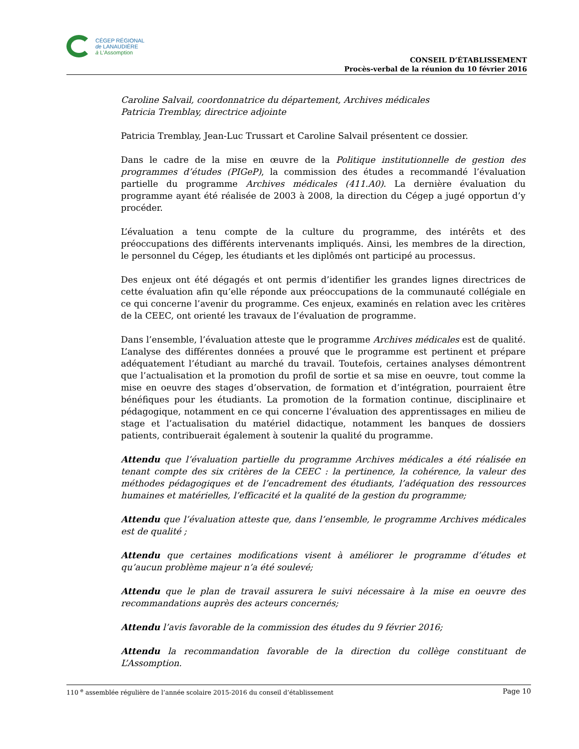CÉGEP RÉGIONAL
de LANAUDIÈRE
à L'Assomption
CONSEIL D’ÉTABLISSEMENT
Procès-verbal de la réunion du 10 février 2016
Caroline Salvail, coordonnatrice du département, Archives médicales
Patricia Tremblay, directrice adjointe
Patricia Tremblay, Jean-Luc Trussart et Caroline Salvail présentent ce dossier.
Dans le cadre de la mise en œuvre de la Politique institutionnelle de gestion des programmes d’études (PIGeP), la commission des études a recommandé l’évaluation partielle du programme Archives médicales (411.A0). La dernière évaluation du programme ayant été réalisée de 2003 à 2008, la direction du Cégep a jugé opportun d’y procéder.
L’évaluation a tenu compte de la culture du programme, des intérêts et des préoccupations des différents intervenants impliqués. Ainsi, les membres de la direction, le personnel du Cégep, les étudiants et les diplômés ont participé au processus.
Des enjeux ont été dégagés et ont permis d’identifier les grandes lignes directrices de cette évaluation afin qu’elle réponde aux préoccupations de la communauté collégiale en ce qui concerne l’avenir du programme. Ces enjeux, examinés en relation avec les critères de la CEEC, ont orienté les travaux de l’évaluation de programme.
Dans l’ensemble, l’évaluation atteste que le programme Archives médicales est de qualité. L’analyse des différentes données a prouvé que le programme est pertinent et prépare adéquatement l’étudiant au marché du travail. Toutefois, certaines analyses démontrent que l’actualisation et la promotion du profil de sortie et sa mise en oeuvre, tout comme la mise en oeuvre des stages d’observation, de formation et d’intégration, pourraient être bénéfiques pour les étudiants. La promotion de la formation continue, disciplinaire et pédagogique, notamment en ce qui concerne l’évaluation des apprentissages en milieu de stage et l’actualisation du matériel didactique, notamment les banques de dossiers patients, contribuerait également à soutenir la qualité du programme.
Attendu que l’évaluation partielle du programme Archives médicales a été réalisée en tenant compte des six critères de la CEEC : la pertinence, la cohérence, la valeur des méthodes pédagogiques et de l’encadrement des étudiants, l’adéquation des ressources humaines et matérielles, l’efficacité et la qualité de la gestion du programme;
Attendu que l’évaluation atteste que, dans l’ensemble, le programme Archives médicales est de qualité ;
Attendu que certaines modifications visent à améliorer le programme d’études et qu’aucun problème majeur n’a été soulevé;
Attendu que le plan de travail assurera le suivi nécessaire à la mise en oeuvre des recommandations auprès des acteurs concernés;
Attendu l’avis favorable de la commission des études du 9 février 2016;
Attendu la recommandation favorable de la direction du collège constituant de L’Assomption.
110 <sup>e</sup> assemblée régulière de l’année scolaire 2015-2016 du conseil d’établissement Page 10